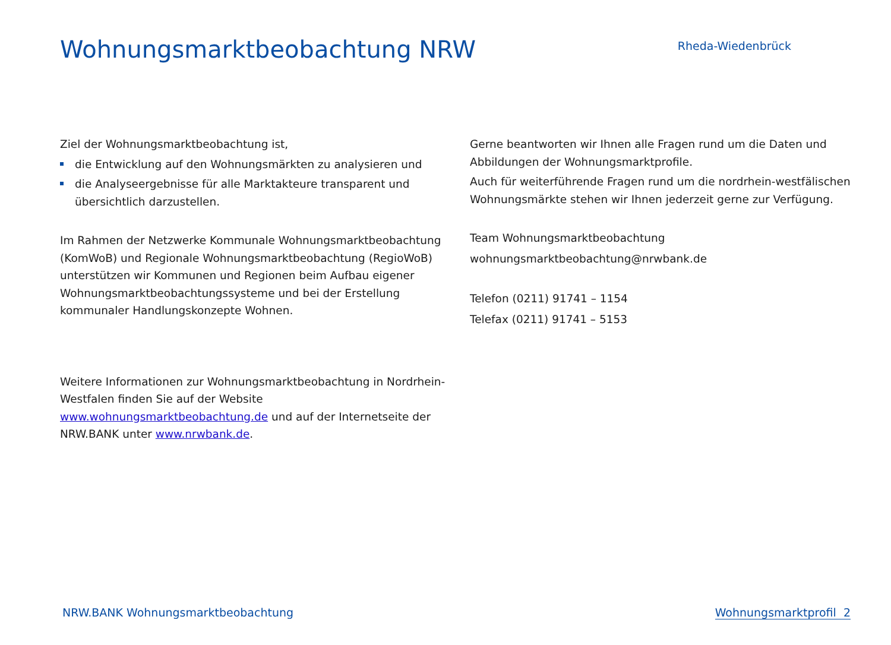Wohnungsmarktbeobachtung NRW
Rheda-Wiedenbrück
Ziel der Wohnungsmarktbeobachtung ist,
die Entwicklung auf den Wohnungsmärkten zu analysieren und
die Analyseergebnisse für alle Marktakteure transparent und übersichtlich darzustellen.
Im Rahmen der Netzwerke Kommunale Wohnungsmarktbeobachtung (KomWoB) und Regionale Wohnungsmarktbeobachtung (RegioWoB) unterstützen wir Kommunen und Regionen beim Aufbau eigener Wohnungsmarktbeobachtungssysteme und bei der Erstellung kommunaler Handlungskonzepte Wohnen.
Weitere Informationen zur Wohnungsmarktbeobachtung in Nordrhein-Westfalen finden Sie auf der Website www.wohnungsmarktbeobachtung.de und auf der Internetseite der NRW.BANK unter www.nrwbank.de.
Gerne beantworten wir Ihnen alle Fragen rund um die Daten und Abbildungen der Wohnungsmarktprofile.
Auch für weiterführende Fragen rund um die nordrhein-westfälischen Wohnungsmärkte stehen wir Ihnen jederzeit gerne zur Verfügung.
Team Wohnungsmarktbeobachtung
wohnungsmarktbeobachtung@nrwbank.de
Telefon (0211) 91741 – 1154
Telefax (0211) 91741 – 5153
NRW.BANK Wohnungsmarktbeobachtung Wohnungsmarktprofil 2